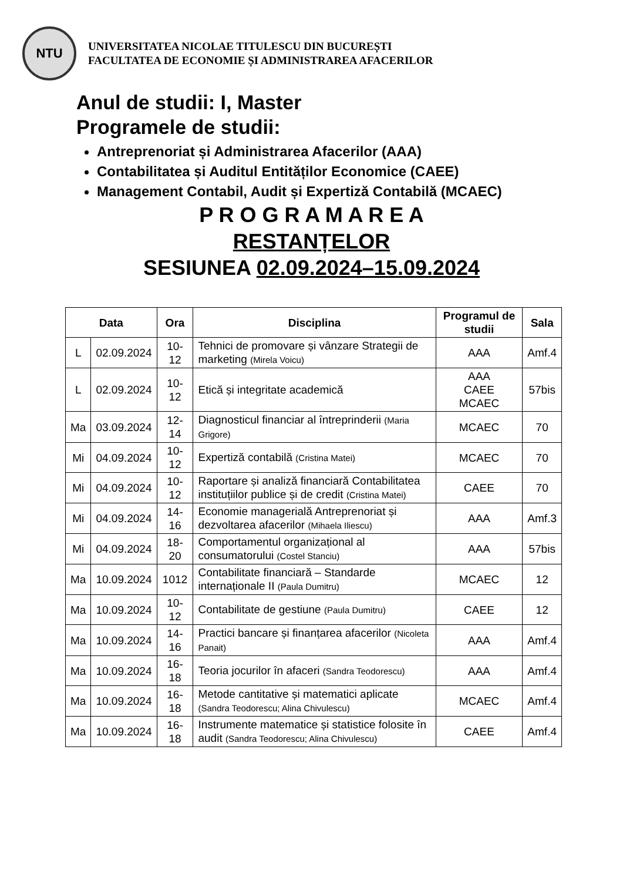NTU
UNIVERSITATEA NICOLAE TITULESCU DIN BUCUREȘTI
FACULTATEA DE ECONOMIE ȘI ADMINISTRAREA AFACERILOR
Anul de studii: I, Master
Programele de studii:
Antreprenoriat și Administrarea Afacerilor (AAA)
Contabilitatea și Auditul Entităților Economice (CAEE)
Management Contabil, Audit și Expertiză Contabilă (MCAEC)
P R O G R A M A R E A
RESTANȚELOR
SESIUNEA 02.09.2024–15.09.2024
| Data | | Ora | Disciplina | Programul de studii | Sala |
| --- | --- | --- | --- | --- | --- |
| L | 02.09.2024 | 10-12 | Tehnici de promovare și vânzare Strategii de marketing (Mirela Voicu) | AAA | Amf.4 |
| L | 02.09.2024 | 10-12 | Etică și integritate academică | AAA CAEE MCAEC | 57bis |
| Ma | 03.09.2024 | 12-14 | Diagnosticul financiar al întreprinderii (Maria Grigore) | MCAEC | 70 |
| Mi | 04.09.2024 | 10-12 | Expertiză contabilă (Cristina Matei) | MCAEC | 70 |
| Mi | 04.09.2024 | 10-12 | Raportare și analiză financiară Contabilitatea instituțiilor publice și de credit (Cristina Matei) | CAEE | 70 |
| Mi | 04.09.2024 | 14-16 | Economie managerială Antreprenoriat și dezvoltarea afacerilor (Mihaela Iliescu) | AAA | Amf.3 |
| Mi | 04.09.2024 | 18-20 | Comportamentul organizațional al consumatorului (Costel Stanciu) | AAA | 57bis |
| Ma | 10.09.2024 | 1012 | Contabilitate financiară – Standarde internaționale II (Paula Dumitru) | MCAEC | 12 |
| Ma | 10.09.2024 | 10-12 | Contabilitate de gestiune (Paula Dumitru) | CAEE | 12 |
| Ma | 10.09.2024 | 14-16 | Practici bancare și finanțarea afacerilor (Nicoleta Panait) | AAA | Amf.4 |
| Ma | 10.09.2024 | 16-18 | Teoria jocurilor în afaceri (Sandra Teodorescu) | AAA | Amf.4 |
| Ma | 10.09.2024 | 16-18 | Metode cantitative și matematici aplicate (Sandra Teodorescu; Alina Chivulescu) | MCAEC | Amf.4 |
| Ma | 10.09.2024 | 16-18 | Instrumente matematice și statistice folosite în audit (Sandra Teodorescu; Alina Chivulescu) | CAEE | Amf.4 |